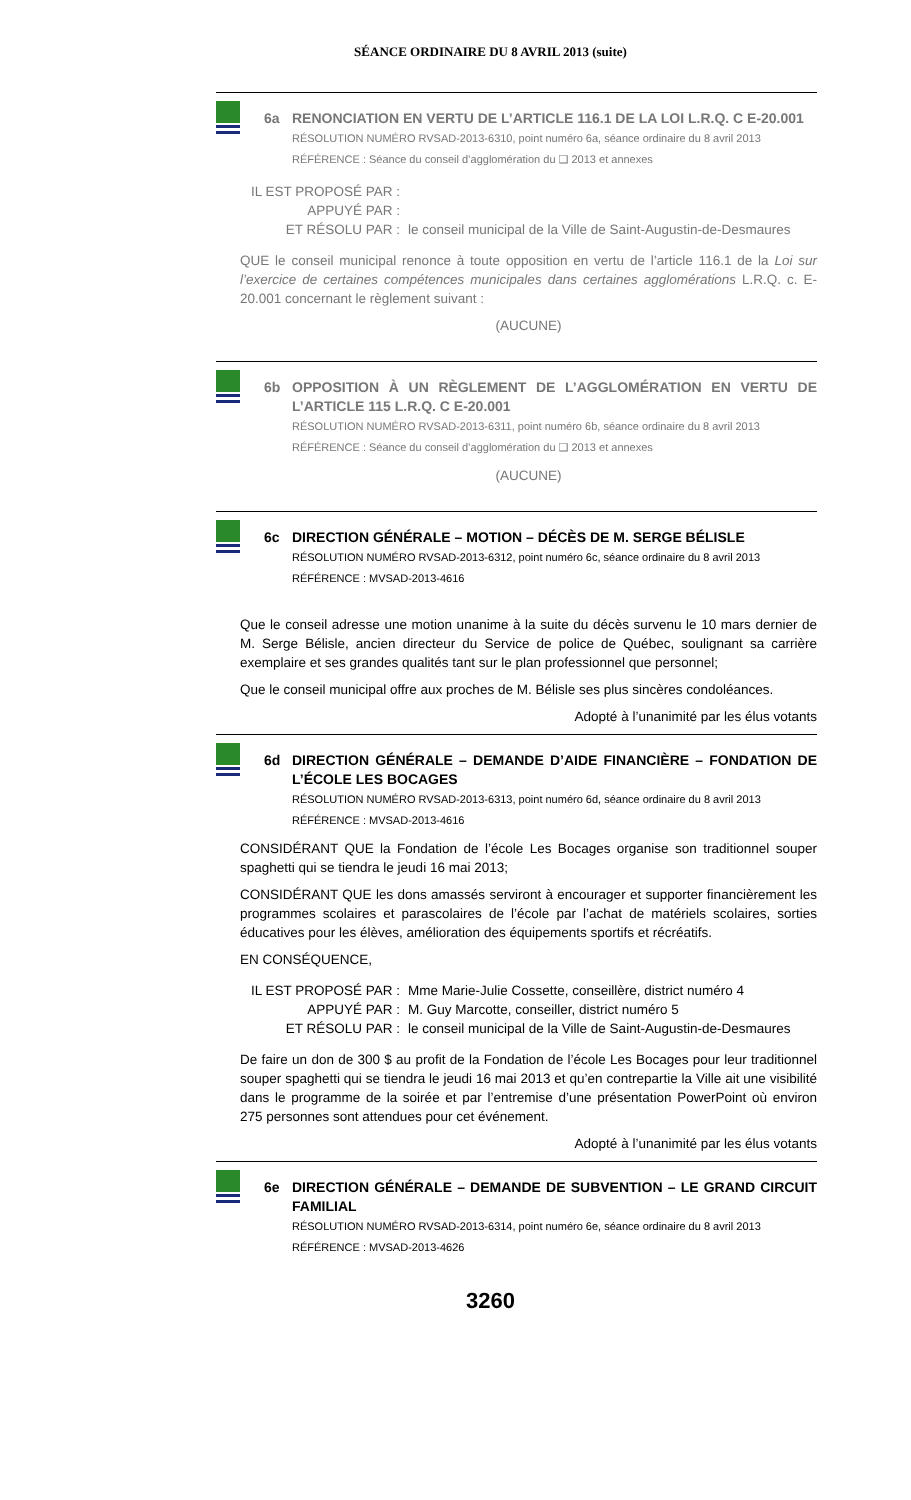SÉANCE ORDINAIRE DU 8 AVRIL 2013 (suite)
6a RENONCIATION EN VERTU DE L’ARTICLE 116.1 DE LA LOI L.R.Q. C E-20.001
RÉSOLUTION NUMÉRO RVSAD-2013-6310, point numéro 6a, séance ordinaire du 8 avril 2013
RÉFÉRENCE : Séance du conseil d’agglomération du ❑ 2013 et annexes
IL EST PROPOSÉ PAR :
APPUYÉ PAR :
ET RÉSOLU PAR : le conseil municipal de la Ville de Saint-Augustin-de-Desmaures
QUE le conseil municipal renonce à toute opposition en vertu de l’article 116.1 de la Loi sur l’exercice de certaines compétences municipales dans certaines agglomérations L.R.Q. c. E-20.001 concernant le règlement suivant :
(AUCUNE)
6b OPPOSITION À UN RÈGLEMENT DE L’AGGLOMÉRATION EN VERTU DE L’ARTICLE 115 L.R.Q. C E-20.001
RÉSOLUTION NUMÉRO RVSAD-2013-6311, point numéro 6b, séance ordinaire du 8 avril 2013
RÉFÉRENCE : Séance du conseil d’agglomération du ❑ 2013 et annexes
(AUCUNE)
6c DIRECTION GÉNÉRALE – MOTION – DÉCÈS DE M. SERGE BÉLISLE
RÉSOLUTION NUMÉRO RVSAD-2013-6312, point numéro 6c, séance ordinaire du 8 avril 2013
RÉFÉRENCE : MVSAD-2013-4616
Que le conseil adresse une motion unanime à la suite du décès survenu le 10 mars dernier de M. Serge Bélisle, ancien directeur du Service de police de Québec, soulignant sa carrière exemplaire et ses grandes qualités tant sur le plan professionnel que personnel;
Que le conseil municipal offre aux proches de M. Bélisle ses plus sincères condoléances.
Adopté à l’unanimité par les élus votants
6d DIRECTION GÉNÉRALE – DEMANDE D’AIDE FINANCIÈRE – FONDATION DE L’ÉCOLE LES BOCAGES
RÉSOLUTION NUMÉRO RVSAD-2013-6313, point numéro 6d, séance ordinaire du 8 avril 2013
RÉFÉRENCE : MVSAD-2013-4616
CONSIDÉRANT QUE la Fondation de l’école Les Bocages organise son traditionnel souper spaghetti qui se tiendra le jeudi 16 mai 2013;
CONSIDÉRANT QUE les dons amassés serviront à encourager et supporter financièrement les programmes scolaires et parascolaires de l’école par l’achat de matériels scolaires, sorties éducatives pour les élèves, amélioration des équipements sportifs et récréatifs.
EN CONSÉQUENCE,
IL EST PROPOSÉ PAR : Mme Marie-Julie Cossette, conseillère, district numéro 4
APPUYÉ PAR : M. Guy Marcotte, conseiller, district numéro 5
ET RÉSOLU PAR : le conseil municipal de la Ville de Saint-Augustin-de-Desmaures
De faire un don de 300 $ au profit de la Fondation de l’école Les Bocages pour leur traditionnel souper spaghetti qui se tiendra le jeudi 16 mai 2013 et qu’en contrepartie la Ville ait une visibilité dans le programme de la soirée et par l’entremise d’une présentation PowerPoint où environ 275 personnes sont attendues pour cet événement.
Adopté à l’unanimité par les élus votants
6e DIRECTION GÉNÉRALE – DEMANDE DE SUBVENTION – LE GRAND CIRCUIT FAMILIAL
RÉSOLUTION NUMÉRO RVSAD-2013-6314, point numéro 6e, séance ordinaire du 8 avril 2013
RÉFÉRENCE : MVSAD-2013-4626
3260